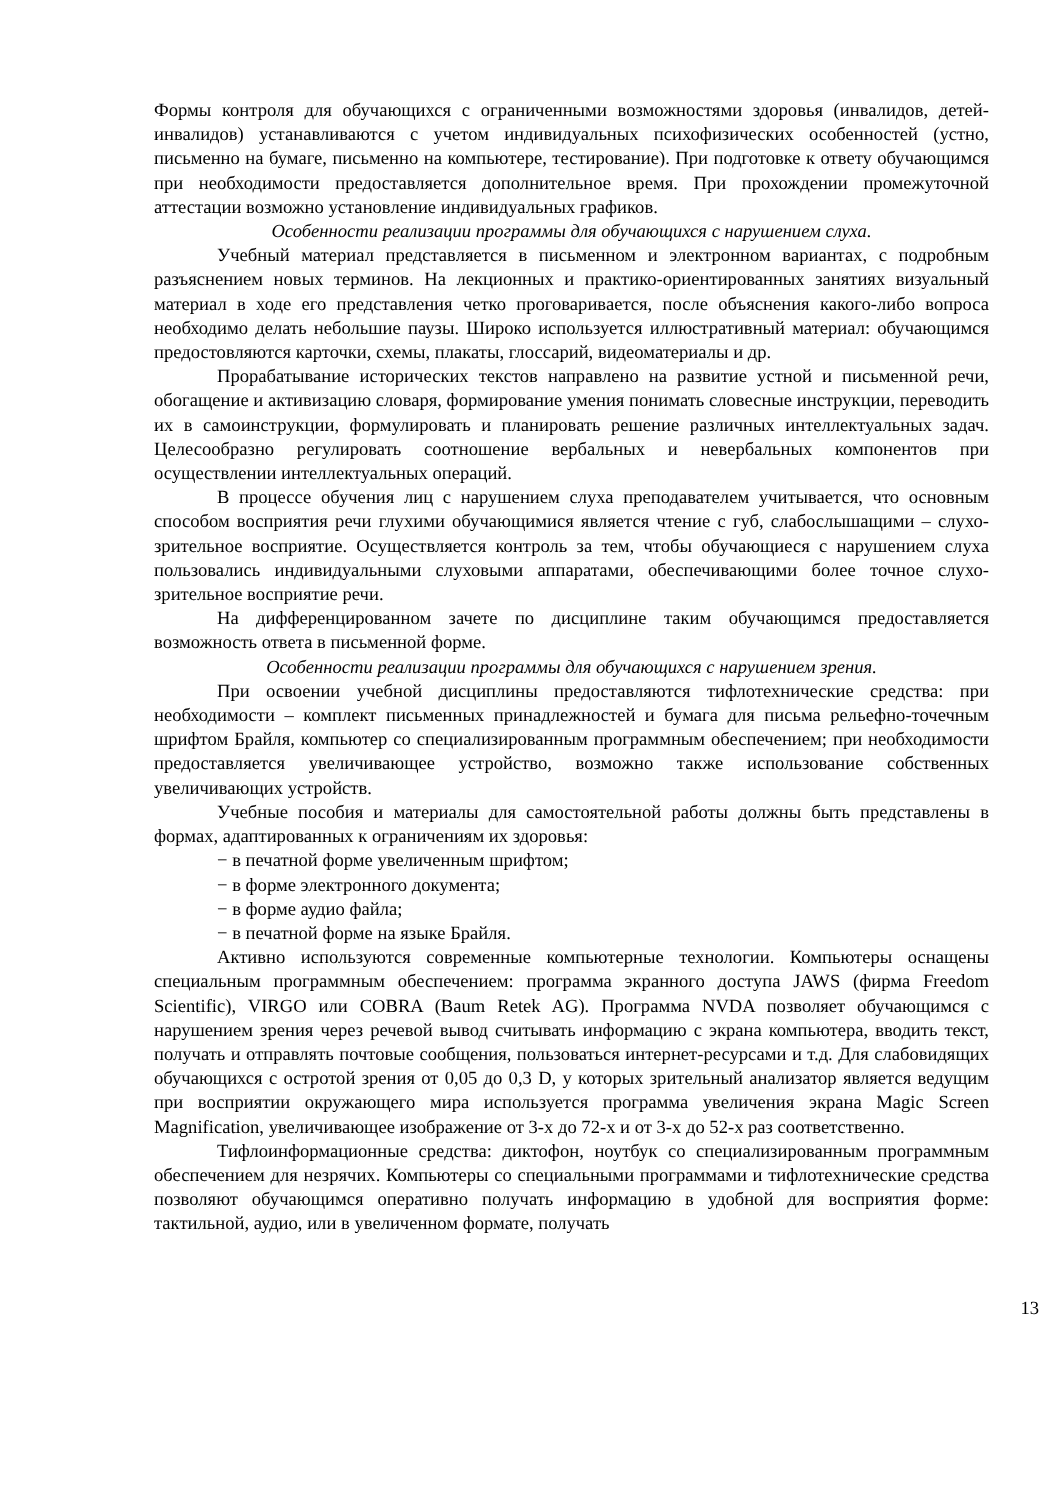Формы контроля для обучающихся с ограниченными возможностями здоровья (инвалидов, детей-инвалидов) устанавливаются с учетом индивидуальных психофизических особенностей (устно, письменно на бумаге, письменно на компьютере, тестирование). При подготовке к ответу обучающимся при необходимости предоставляется дополнительное время. При прохождении промежуточной аттестации возможно установление индивидуальных графиков.
Особенности реализации программы для обучающихся с нарушением слуха.
Учебный материал представляется в письменном и электронном вариантах, с подробным разъяснением новых терминов. На лекционных и практико-ориентированных занятиях визуальный материал в ходе его представления четко проговаривается, после объяснения какого-либо вопроса необходимо делать небольшие паузы. Широко используется иллюстративный материал: обучающимся предостовляются карточки, схемы, плакаты, глоссарий, видеоматериалы и др.
Прорабатывание исторических текстов направлено на развитие устной и письменной речи, обогащение и активизацию словаря, формирование умения понимать словесные инструкции, переводить их в самоинструкции, формулировать и планировать решение различных интеллектуальных задач. Целесообразно регулировать соотношение вербальных и невербальных компонентов при осуществлении интеллектуальных операций.
В процессе обучения лиц с нарушением слуха преподавателем учитывается, что основным способом восприятия речи глухими обучающимися является чтение с губ, слабослышащими – слухо-зрительное восприятие. Осуществляется контроль за тем, чтобы обучающиеся с нарушением слуха пользовались индивидуальными слуховыми аппаратами, обеспечивающими более точное слухо-зрительное восприятие речи.
На дифференцированном зачете по дисциплине таким обучающимся предоставляется возможность ответа в письменной форме.
Особенности реализации программы для обучающихся с нарушением зрения.
При освоении учебной дисциплины предоставляются тифлотехнические средства: при необходимости – комплект письменных принадлежностей и бумага для письма рельефно-точечным шрифтом Брайля, компьютер со специализированным программным обеспечением; при необходимости предоставляется увеличивающее устройство, возможно также использование собственных увеличивающих устройств.
Учебные пособия и материалы для самостоятельной работы должны быть представлены в формах, адаптированных к ограничениям их здоровья:
− в печатной форме увеличенным шрифтом;
− в форме электронного документа;
− в форме аудио файла;
− в печатной форме на языке Брайля.
Активно используются современные компьютерные технологии. Компьютеры оснащены специальным программным обеспечением: программа экранного доступа JAWS (фирма Freedom Scientific), VIRGO или COBRA (Baum Retek AG). Программа NVDA позволяет обучающимся с нарушением зрения через речевой вывод считывать информацию с экрана компьютера, вводить текст, получать и отправлять почтовые сообщения, пользоваться интернет-ресурсами и т.д. Для слабовидящих обучающихся с остротой зрения от 0,05 до 0,3 D, у которых зрительный анализатор является ведущим при восприятии окружающего мира используется программа увеличения экрана Magic Screen Magnification, увеличивающее изображение от 3-х до 72-х и от 3-х до 52-х раз соответственно.
Тифлоинформационные средства: диктофон, ноутбук со специализированным программным обеспечением для незрячих. Компьютеры со специальными программами и тифлотехнические средства позволяют обучающимся оперативно получать информацию в удобной для восприятия форме: тактильной, аудио, или в увеличенном формате, получать
13